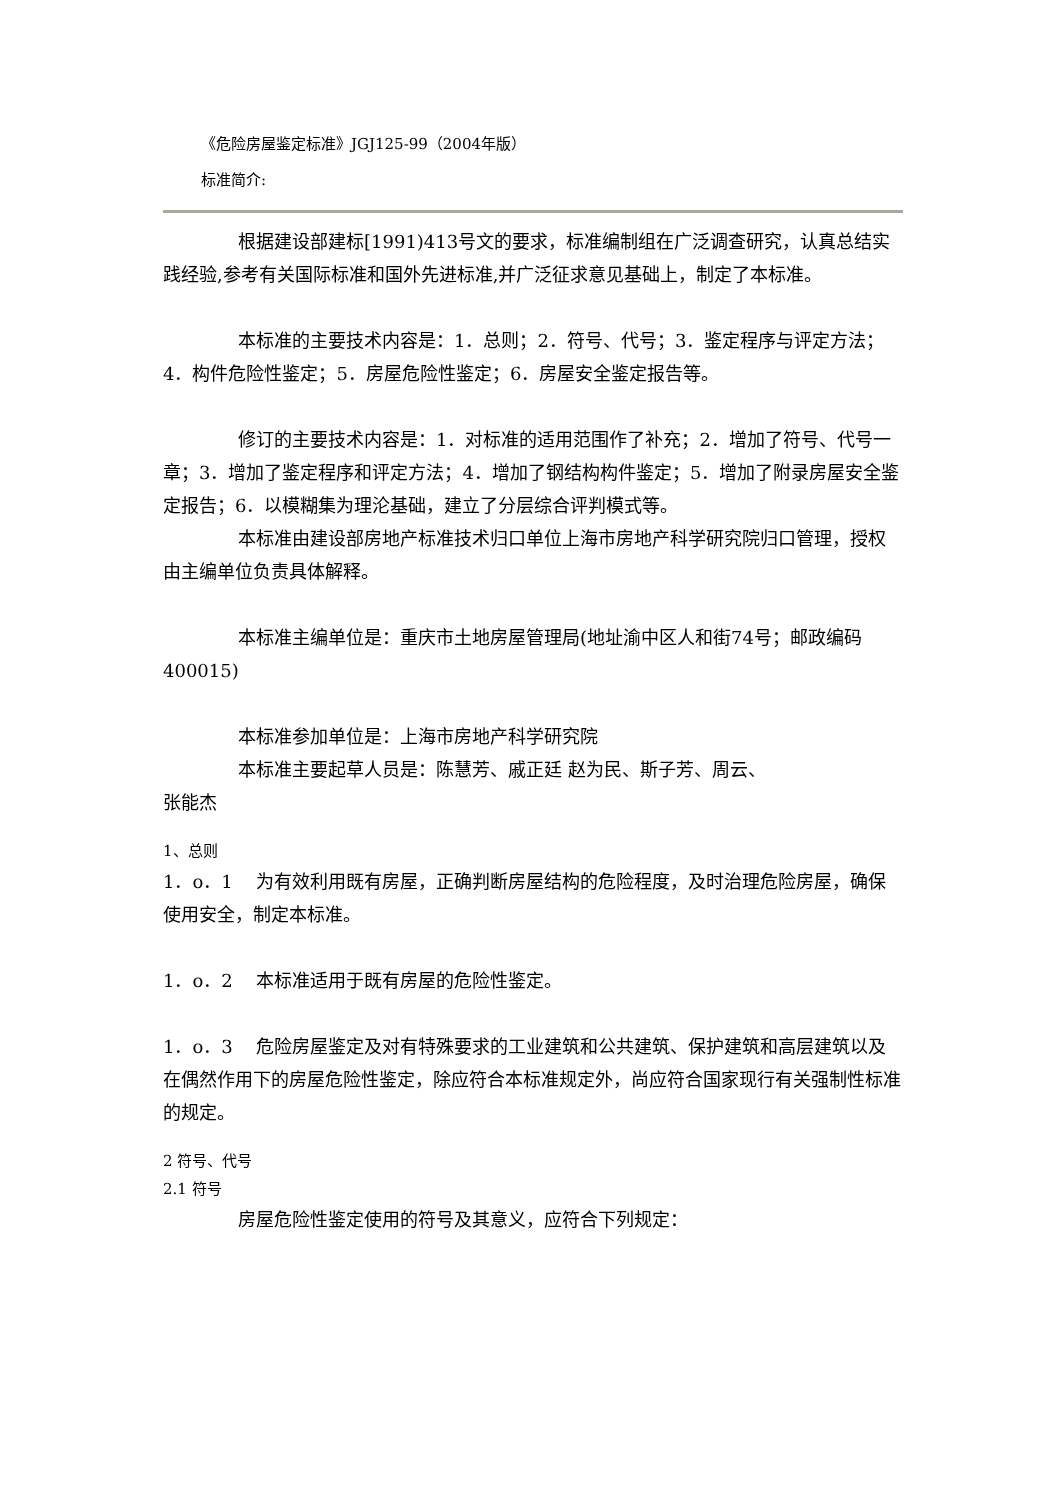《危险房屋鉴定标准》JGJ125-99（2004年版）
标准简介:
根据建设部建标[1991)413号文的要求，标准编制组在广泛调查研究，认真总结实践经验,参考有关国际标准和国外先进标准,并广泛征求意见基础上，制定了本标准。
本标准的主要技术内容是：1．总则；2．符号、代号；3．鉴定程序与评定方法；4．构件危险性鉴定；5．房屋危险性鉴定；6．房屋安全鉴定报告等。
修订的主要技术内容是：1．对标准的适用范围作了补充；2．增加了符号、代号一章；3．增加了鉴定程序和评定方法；4．增加了钢结构构件鉴定；5．增加了附录房屋安全鉴定报告；6．以模糊集为理沦基础，建立了分层综合评判模式等。
本标准由建设部房地产标准技术归口单位上海市房地产科学研究院归口管理，授权由主编单位负责具体解释。
本标准主编单位是：重庆市土地房屋管理局(地址渝中区人和街74号；邮政编码400015)
本标准参加单位是：上海市房地产科学研究院
本标准主要起草人员是：陈慧芳、戚正廷 赵为民、斯子芳、周云、
张能杰
1、总则
1．o．1　 为有效利用既有房屋，正确判断房屋结构的危险程度，及时治理危险房屋，确保使用安全，制定本标准。
1．o．2　 本标准适用于既有房屋的危险性鉴定。
1．o．3　 危险房屋鉴定及对有特殊要求的工业建筑和公共建筑、保护建筑和高层建筑以及在偶然作用下的房屋危险性鉴定，除应符合本标准规定外，尚应符合国家现行有关强制性标准的规定。
2 符号、代号
2.1 符号
房屋危险性鉴定使用的符号及其意义，应符合下列规定：